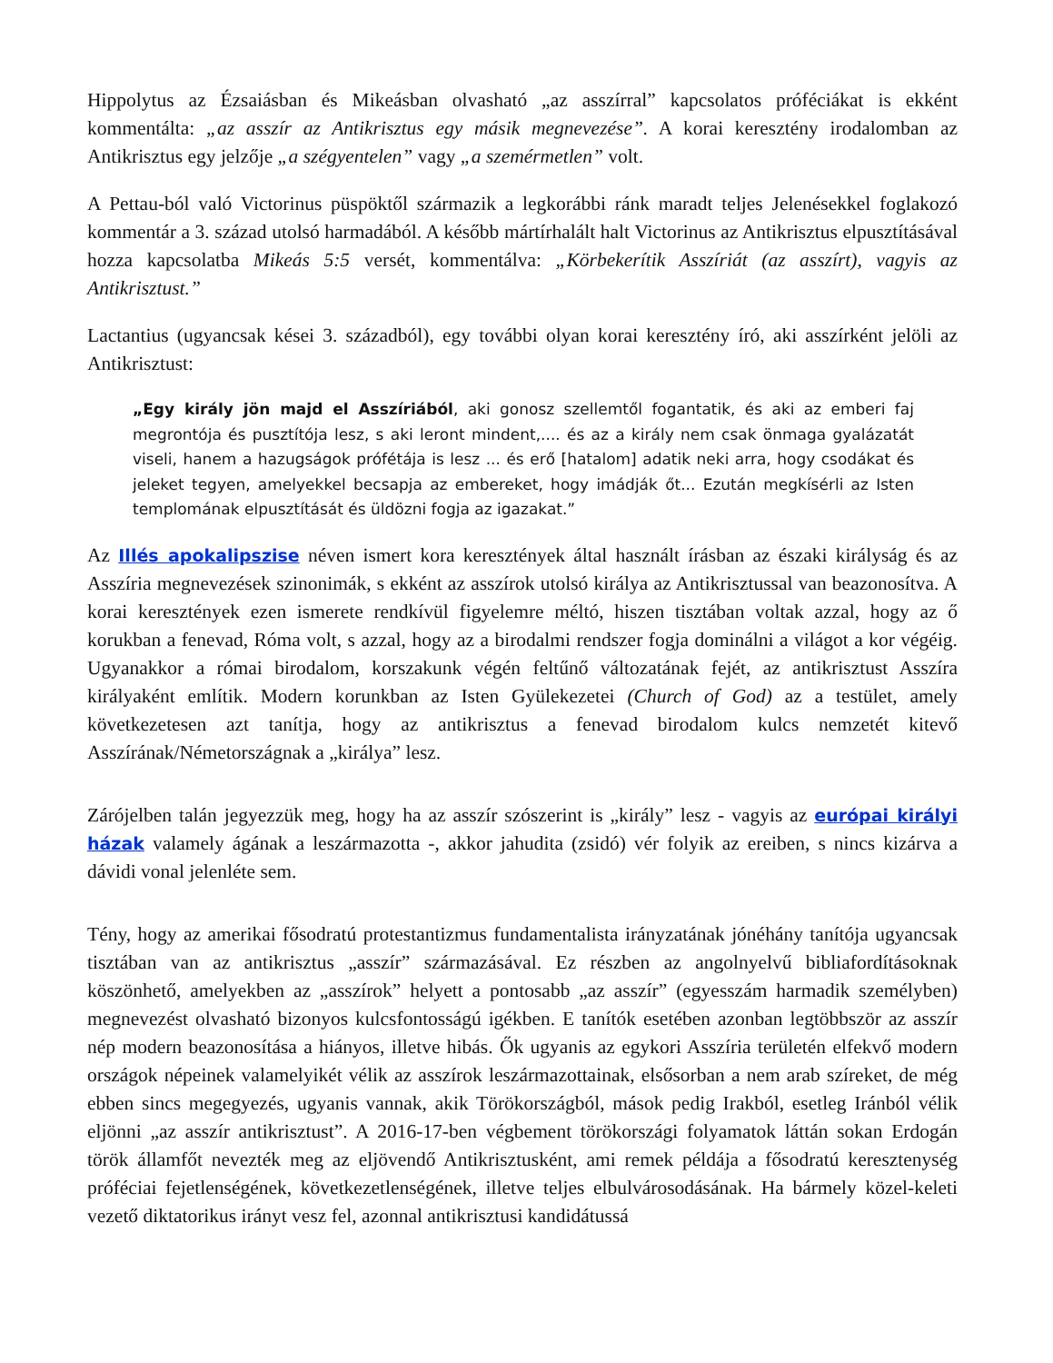Hippolytus az Ézsaiásban és Mikeásban olvasható „az asszírral” kapcsolatos próféciákat is ekként kommentálta: „az asszír az Antikrisztus egy másik megnevezése”. A korai keresztény irodalomban az Antikrisztus egy jelzője „a szégyentelen” vagy „a szemérmetlen” volt.
A Pettau-ból való Victorinus püspöktől származik a legkorábbi ránk maradt teljes Jelenésekkel foglakozó kommentár a 3. század utolsó harmadából. A később mártírhalált halt Victorinus az Antikrisztus elpusztításával hozza kapcsolatba Mikeás 5:5 versét, kommentálva: „Körbekerítik Asszíriát (az asszírt), vagyis az Antikrisztust.”
Lactantius (ugyancsak kései 3. századból), egy további olyan korai keresztény író, aki asszírként jelöli az Antikrisztust:
„Egy király jön majd el Asszíriából, aki gonosz szellemtől fogantatik, és aki az emberi faj megrontója és pusztítója lesz, s aki leront mindent,.... és az a király nem csak önmaga gyalázatát viseli, hanem a hazugságok prófétája is lesz ... és erő [hatalom] adatik neki arra, hogy csodákat és jeleket tegyen, amelyekkel becsapja az embereket, hogy imádják őt... Ezután megkísérli az Isten templomának elpusztítását és üldözni fogja az igazakat.”
Az Illés apokalipszise néven ismert kora keresztények által használt írásban az északi királyság és az Asszíria megnevezések szinonimák, s ekként az asszírok utolsó királya az Antikrisztussal van beazonosítva. A korai keresztények ezen ismerete rendkívül figyelemre méltó, hiszen tisztában voltak azzal, hogy az ő korukban a fenevad, Róma volt, s azzal, hogy az a birodalmi rendszer fogja dominálni a világot a kor végéig. Ugyanakkor a római birodalom, korszakunk végén feltűnő változatának fejét, az antikrisztust Asszíra királyaként említik. Modern korunkban az Isten Gyülekezetei (Church of God) az a testület, amely következetesen azt tanítja, hogy az antikrisztus a fenevad birodalom kulcs nemzetét kitevő Asszírának/Németországnak a „királya” lesz.
Zárójelben talán jegyezzük meg, hogy ha az asszír szószerint is „király” lesz - vagyis az európai királyi házak valamely ágának a leszármazotta -, akkor jahudita (zsidó) vér folyik az ereiben, s nincs kizárva a dávidi vonal jelenléte sem.
Tény, hogy az amerikai fősodratú protestantizmus fundamentalista irányzatának jónéhány tanítója ugyancsak tisztában van az antikrisztus „asszír” származásával. Ez részben az angolnyelvű bibliafordításoknak köszönhető, amelyekben az „asszírok” helyett a pontosabb „az asszír” (egyesszám harmadik személyben) megnevezést olvasható bizonyos kulcsfontosságú igékben. E tanítók esetében azonban legtöbbször az asszír nép modern beazonosítása a hiányos, illetve hibás. Ők ugyanis az egykori Asszíria területén elfekvő modern országok népeinek valamelyikét vélik az asszírok leszármazottainak, elsősorban a nem arab szíreket, de még ebben sincs megegyezés, ugyanis vannak, akik Törökországból, mások pedig Irakból, esetleg Iránból vélik eljönni „az asszír antikrisztust”. A 2016-17-ben végbement törökországi folyamatok láttán sokan Erdogán török államfőt nevezték meg az eljövendő Antikrisztusként, ami remek példája a fősodratú keresztenység próféciai fejetlenségének, következetlenségének, illetve teljes elbulvárosodásának. Ha bármely közel-keleti vezető diktatorikus irányt vesz fel, azonnal antikrisztusi kandidátussá